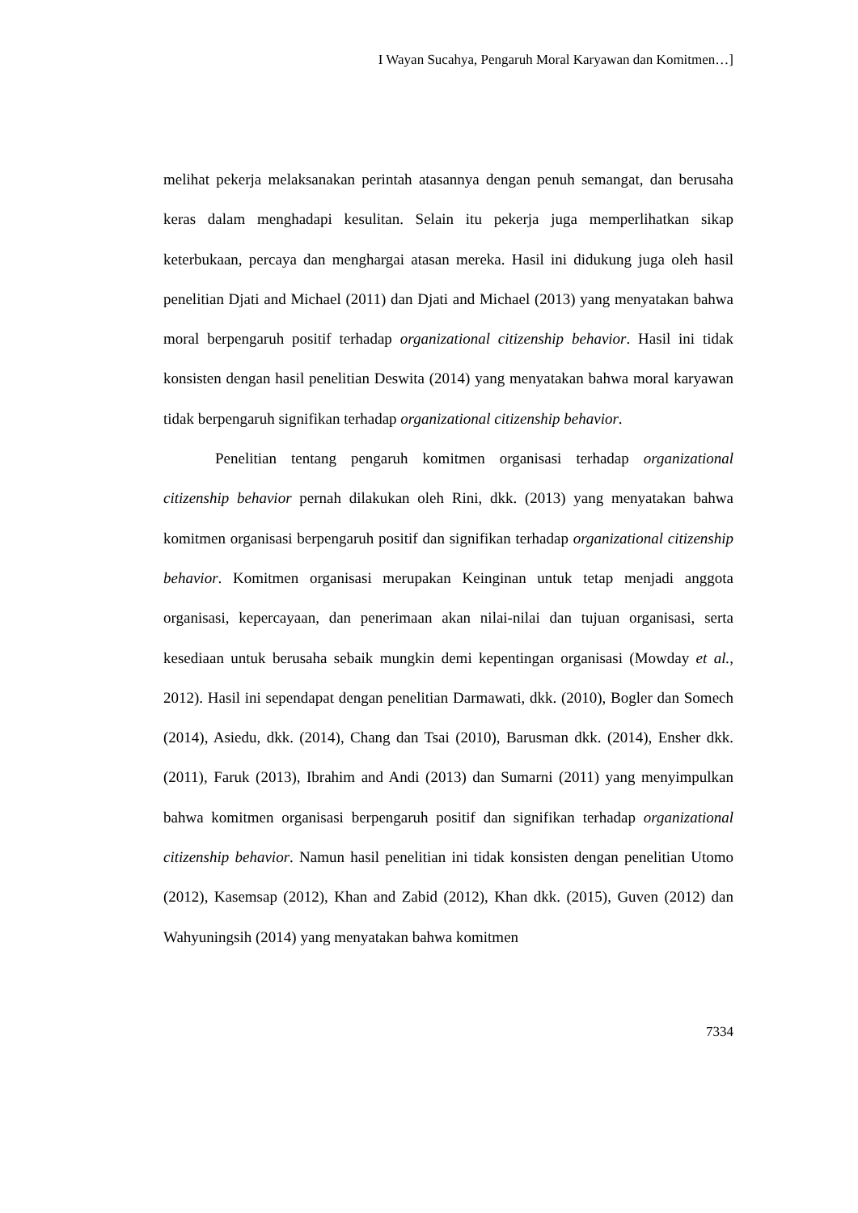I Wayan Sucahya, Pengaruh Moral Karyawan dan Komitmen…]
melihat pekerja melaksanakan perintah atasannya dengan penuh semangat, dan berusaha keras dalam menghadapi kesulitan. Selain itu pekerja juga memperlihatkan sikap keterbukaan, percaya dan menghargai atasan mereka. Hasil ini didukung juga oleh hasil penelitian Djati and Michael (2011) dan Djati and Michael (2013) yang menyatakan bahwa moral berpengaruh positif terhadap organizational citizenship behavior. Hasil ini tidak konsisten dengan hasil penelitian Deswita (2014) yang menyatakan bahwa moral karyawan tidak berpengaruh signifikan terhadap organizational citizenship behavior.
Penelitian tentang pengaruh komitmen organisasi terhadap organizational citizenship behavior pernah dilakukan oleh Rini, dkk. (2013) yang menyatakan bahwa komitmen organisasi berpengaruh positif dan signifikan terhadap organizational citizenship behavior. Komitmen organisasi merupakan Keinginan untuk tetap menjadi anggota organisasi, kepercayaan, dan penerimaan akan nilai-nilai dan tujuan organisasi, serta kesediaan untuk berusaha sebaik mungkin demi kepentingan organisasi (Mowday et al., 2012). Hasil ini sependapat dengan penelitian Darmawati, dkk. (2010), Bogler dan Somech (2014), Asiedu, dkk. (2014), Chang dan Tsai (2010), Barusman dkk. (2014), Ensher dkk. (2011), Faruk (2013), Ibrahim and Andi (2013) dan Sumarni (2011) yang menyimpulkan bahwa komitmen organisasi berpengaruh positif dan signifikan terhadap organizational citizenship behavior. Namun hasil penelitian ini tidak konsisten dengan penelitian Utomo (2012), Kasemsap (2012), Khan and Zabid (2012), Khan dkk. (2015), Guven (2012) dan Wahyuningsih (2014) yang menyatakan bahwa komitmen
7334